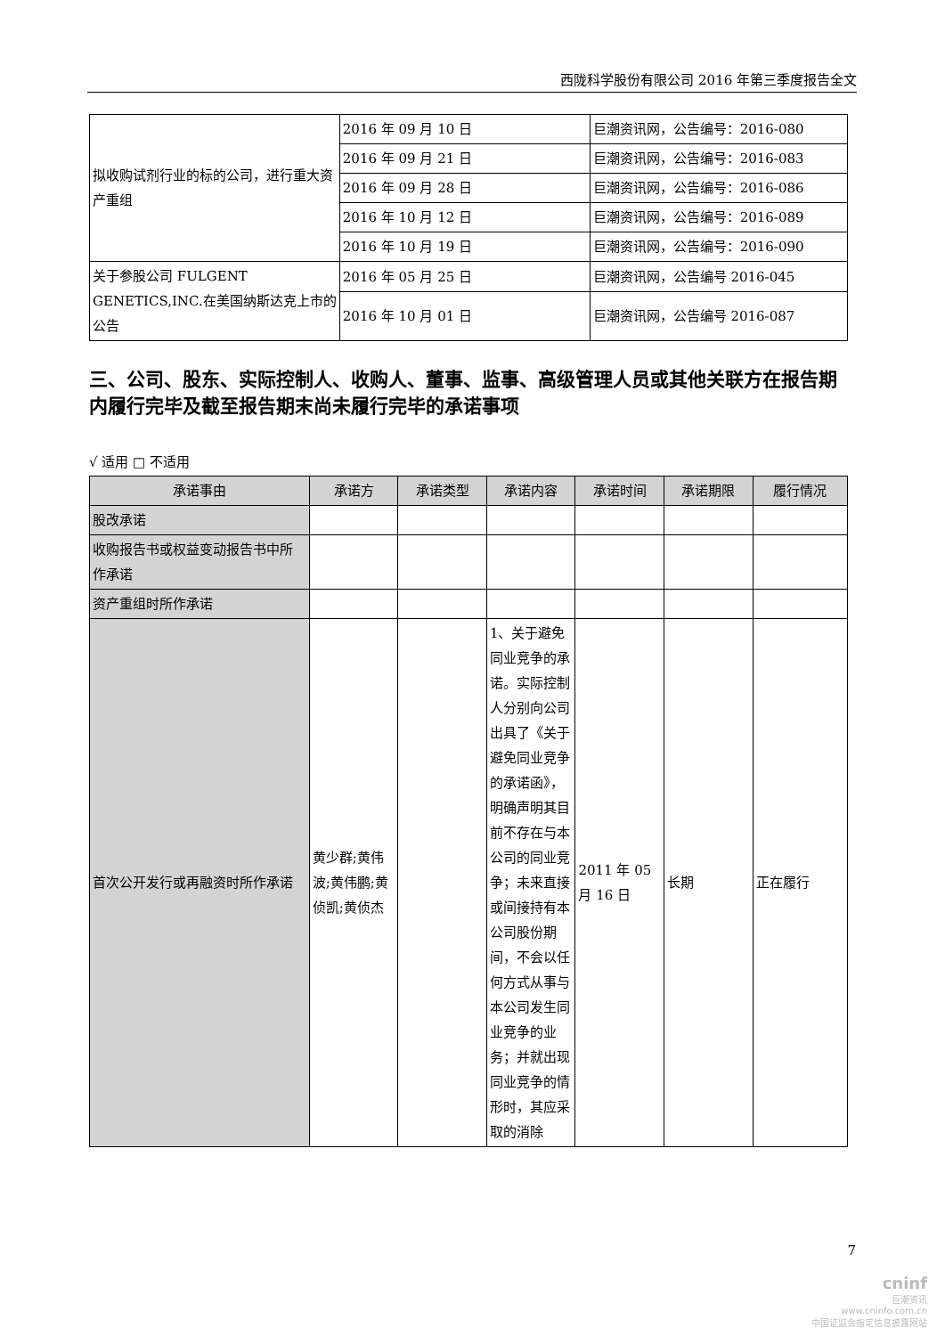西陇科学股份有限公司 2016 年第三季度报告全文
| 拟收购试剂行业的标的公司，进行重大资产重组 | 2016 年 09 月 10 日 | 巨潮资讯网，公告编号：2016-080 |
| | 2016 年 09 月 21 日 | 巨潮资讯网，公告编号：2016-083 |
| | 2016 年 09 月 28 日 | 巨潮资讯网，公告编号：2016-086 |
| | 2016 年 10 月 12 日 | 巨潮资讯网，公告编号：2016-089 |
| | 2016 年 10 月 19 日 | 巨潮资讯网，公告编号：2016-090 |
| 关于参股公司 FULGENT GENETICS,INC.在美国纳斯达克上市的公告 | 2016 年 05 月 25 日 | 巨潮资讯网，公告编号 2016-045 |
| | 2016 年 10 月 01 日 | 巨潮资讯网，公告编号 2016-087 |
三、公司、股东、实际控制人、收购人、董事、监事、高级管理人员或其他关联方在报告期内履行完毕及截至报告期末尚未履行完毕的承诺事项
√ 适用 □ 不适用
| 承诺事由 | 承诺方 | 承诺类型 | 承诺内容 | 承诺时间 | 承诺期限 | 履行情况 |
| --- | --- | --- | --- | --- | --- | --- |
| 股改承诺 | | | | | | |
| 收购报告书或权益变动报告书中所作承诺 | | | | | | |
| 资产重组时所作承诺 | | | | | | |
| 首次公开发行或再融资时所作承诺 | 黄少群;黄伟波;黄伟鹏;黄侦凯;黄侦杰 | | 1、关于避免同业竞争的承诺。实际控制人分别向公司出具了《关于避免同业竞争的承诺函》，明确声明其目前不存在与本公司的同业竞争；未来直接或间接持有本公司股份期间，不会以任何方式从事与本公司发生同业竞争的业务；并就出现同业竞争的情形时，其应采取的消除 | 2011 年 05 月 16 日 | 长期 | 正在履行 |
7
cninf
巨潮资讯
www.cninfo.com.cn
中国证监会指定信息披露网站